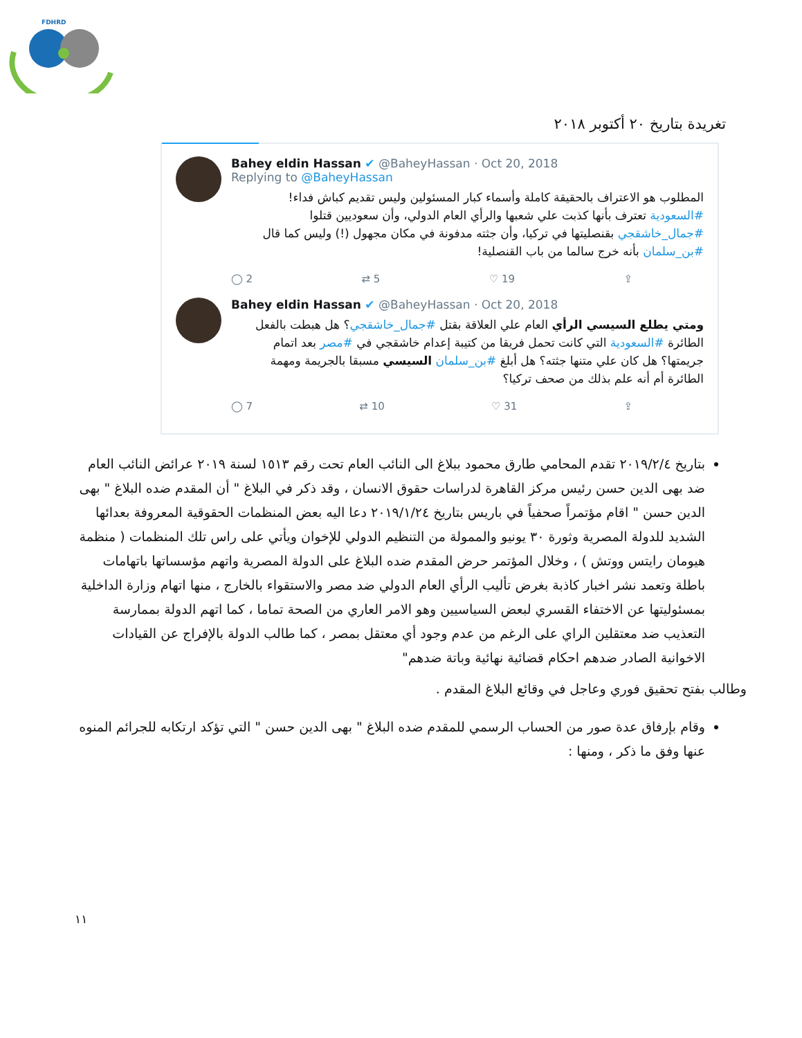FDHRD
تغريدة بتاريخ ٢٠ أكتوبر ٢٠١٨
Bahey eldin Hassan ✔ @BaheyHassan · Oct 20, 2018
Replying to @BaheyHassan
المطلوب هو الاعتراف بالحقيقة كاملة وأسماء كبار المسئولين وليس تقديم كباش فداء!
#السعودية تعترف بأنها كذبت علي شعبها والرأي العام الدولي، وأن سعوديين قتلوا #جمال_خاشقجي بقنصليتها في تركيا، وأن جثته مدفونة في مكان مجهول (!) وليس كما قال #بن_سلمان بأنه خرج سالما من باب القنصلية!
◯ 2 ⇄ 5 ♡ 19 ⇪
Bahey eldin Hassan ✔ @BaheyHassan · Oct 20, 2018
ومتي يطلع السيسي الرأي العام علي العلاقة بقتل #جمال_خاشقجي؟ هل هبطت بالفعل الطائرة #السعودية التي كانت تحمل فريقا من كتيبة إعدام خاشقجي في #مصر بعد اتمام جريمتها؟ هل كان علي متنها جثته؟ هل أبلغ #بن_سلمان السيسي مسبقا بالجريمة ومهمة الطائرة أم أنه علم بذلك من صحف تركيا؟
◯ 7 ⇄ 10 ♡ 31 ⇪
بتاريخ ٢٠١٩/٢/٤ تقدم المحامي طارق محمود ببلاغ الى النائب العام تحت رقم ١٥١٣ لسنة ٢٠١٩ عرائض النائب العام ضد بهى الدين حسن رئيس مركز القاهرة لدراسات حقوق الانسان ، وقد ذكر في البلاغ " أن المقدم ضده البلاغ " بهى الدين حسن " اقام مؤتمراً صحفياً في باريس بتاريخ ٢٠١٩/١/٢٤ دعا اليه بعض المنظمات الحقوقية المعروفة بعدائها الشديد للدولة المصرية وثورة ٣٠ يونيو والممولة من التنظيم الدولي للإخوان ويأتي على راس تلك المنظمات ( منظمة هيومان رايتس ووتش ) ، وخلال المؤتمر حرض المقدم ضده البلاغ على الدولة المصرية واتهم مؤسساتها باتهامات باطلة وتعمد نشر اخبار كاذبة بغرض تأليب الرأي العام الدولي ضد مصر والاستقواء بالخارج ، منها اتهام وزارة الداخلية بمسئوليتها عن الاختفاء القسري لبعض السياسيين وهو الامر العاري من الصحة تماما ، كما اتهم الدولة بممارسة التعذيب ضد معتقلين الراي على الرغم من عدم وجود أي معتقل بمصر ، كما طالب الدولة بالإفراج عن القيادات الاخوانية الصادر ضدهم احكام قضائية نهائية وباتة ضدهم"
وطالب بفتح تحقيق فوري وعاجل في وقائع البلاغ المقدم .
وقام بإرفاق عدة صور من الحساب الرسمي للمقدم ضده البلاغ " بهى الدين حسن " التي تؤكد ارتكابه للجرائم المنوه عنها وفق ما ذكر ، ومنها :
١١